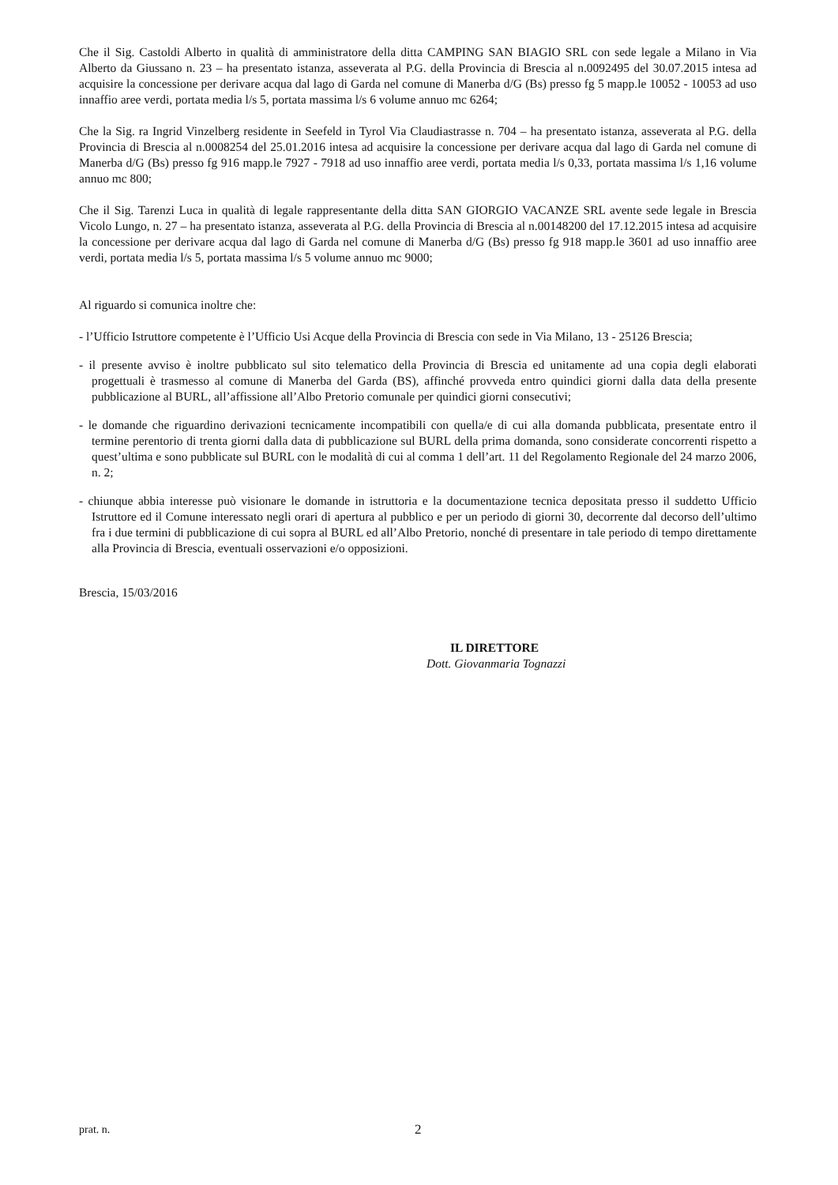Che il Sig. Castoldi Alberto in qualità di amministratore della ditta CAMPING SAN BIAGIO SRL con sede legale a Milano in Via Alberto da Giussano n. 23 – ha presentato istanza, asseverata al P.G. della Provincia di Brescia al n.0092495 del 30.07.2015 intesa ad acquisire la concessione per derivare acqua dal lago di Garda nel comune di Manerba d/G (Bs) presso fg 5 mapp.le 10052 - 10053 ad uso innaffio aree verdi, portata media l/s 5, portata massima l/s 6 volume annuo mc 6264;
Che la Sig. ra Ingrid Vinzelberg residente in Seefeld in Tyrol Via Claudiastrasse n. 704 – ha presentato istanza, asseverata al P.G. della Provincia di Brescia al n.0008254 del 25.01.2016 intesa ad acquisire la concessione per derivare acqua dal lago di Garda nel comune di Manerba d/G (Bs) presso fg 916 mapp.le 7927 - 7918 ad uso innaffio aree verdi, portata media l/s 0,33, portata massima l/s 1,16 volume annuo mc 800;
Che il Sig. Tarenzi Luca in qualità di legale rappresentante della ditta SAN GIORGIO VACANZE SRL avente sede legale in Brescia Vicolo Lungo, n. 27 – ha presentato istanza, asseverata al P.G. della Provincia di Brescia al n.00148200 del 17.12.2015 intesa ad acquisire la concessione per derivare acqua dal lago di Garda nel comune di Manerba d/G (Bs) presso fg 918 mapp.le 3601 ad uso innaffio aree verdi, portata media l/s 5, portata massima l/s 5 volume annuo mc 9000;
Al riguardo si comunica inoltre che:
- l’Ufficio Istruttore competente è l’Ufficio Usi Acque della Provincia di Brescia con sede in Via Milano, 13 - 25126 Brescia;
- il presente avviso è inoltre pubblicato sul sito telematico della Provincia di Brescia ed unitamente ad una copia degli elaborati progettuali è trasmesso al comune di Manerba del Garda (BS), affinché provveda entro quindici giorni dalla data della presente pubblicazione al BURL, all’affissione all’Albo Pretorio comunale per quindici giorni consecutivi;
- le domande che riguardino derivazioni tecnicamente incompatibili con quella/e di cui alla domanda pubblicata, presentate entro il termine perentorio di trenta giorni dalla data di pubblicazione sul BURL della prima domanda, sono considerate concorrenti rispetto a quest’ultima e sono pubblicate sul BURL con le modalità di cui al comma 1 dell’art. 11 del Regolamento Regionale del 24 marzo 2006, n. 2;
- chiunque abbia interesse può visionare le domande in istruttoria e la documentazione tecnica depositata presso il suddetto Ufficio Istruttore ed il Comune interessato negli orari di apertura al pubblico e per un periodo di giorni 30, decorrente dal decorso dell’ultimo fra i due termini di pubblicazione di cui sopra al BURL ed all’Albo Pretorio, nonché di presentare in tale periodo di tempo direttamente alla Provincia di Brescia, eventuali osservazioni e/o opposizioni.
Brescia, 15/03/2016
IL DIRETTORE
Dott. Giovanmaria Tognazzi
prat. n. 2